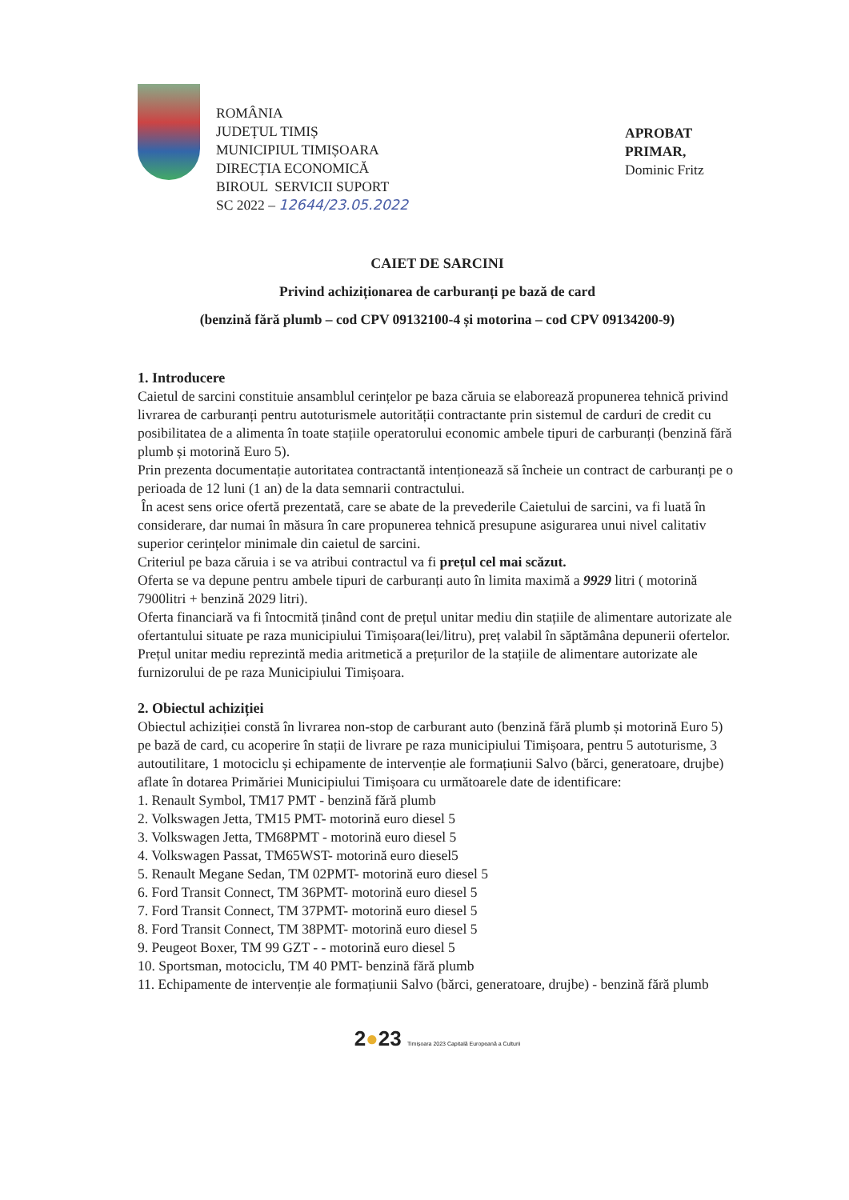ROMÂNIA
JUDEȚUL TIMIȘ
MUNICIPIUL TIMIȘOARA
DIRECȚIA ECONOMICĂ
BIROUL SERVICII SUPORT
SC 2022 – 12644/23.05.2022
APROBAT
PRIMAR,
Dominic Fritz
CAIET DE SARCINI
Privind achiziționarea de carburanți pe bază de card
(benzină fără plumb – cod CPV 09132100-4 și motorina – cod CPV 09134200-9)
1. Introducere
Caietul de sarcini constituie ansamblul cerințelor pe baza căruia se elaborează propunerea tehnică privind livrarea de carburanți pentru autoturismele autorității contractante prin sistemul de carduri de credit cu posibilitatea de a alimenta în toate stațiile operatorului economic ambele tipuri de carburanți (benzină fără plumb și motorină Euro 5).
Prin prezenta documentație autoritatea contractantă intenționează să încheie un contract de carburanți pe o perioada de 12 luni (1 an) de la data semnarii contractului.
În acest sens orice ofertă prezentată, care se abate de la prevederile Caietului de sarcini, va fi luată în considerare, dar numai în măsura în care propunerea tehnică presupune asigurarea unui nivel calitativ superior cerințelor minimale din caietul de sarcini.
Criteriul pe baza căruia i se va atribui contractul va fi prețul cel mai scăzut.
Oferta se va depune pentru ambele tipuri de carburanți auto în limita maximă a 9929 litri ( motorină 7900litri + benzină 2029 litri).
Oferta financiară va fi întocmită ținând cont de prețul unitar mediu din stațiile de alimentare autorizate ale ofertantului situate pe raza municipiului Timișoara(lei/litru), preț valabil în săptămâna depunerii ofertelor. Prețul unitar mediu reprezintă media aritmetică a prețurilor de la stațiile de alimentare autorizate ale furnizorului de pe raza Municipiului Timișoara.
2. Obiectul achiziției
Obiectul achiziției constă în livrarea non-stop de carburant auto (benzină fără plumb și motorină Euro 5) pe bază de card, cu acoperire în stații de livrare pe raza municipiului Timișoara, pentru 5 autoturisme, 3 autoutilitare, 1 motociclu și echipamente de intervenție ale formațiunii Salvo (bărci, generatoare, drujbe) aflate în dotarea Primăriei Municipiului Timișoara cu următoarele date de identificare:
1. Renault Symbol, TM17 PMT - benzină fără plumb
2. Volkswagen Jetta, TM15 PMT- motorină euro diesel 5
3. Volkswagen Jetta, TM68PMT - motorină euro diesel 5
4. Volkswagen Passat, TM65WST- motorină euro diesel5
5. Renault Megane Sedan, TM 02PMT- motorină euro diesel 5
6. Ford Transit Connect, TM 36PMT- motorină euro diesel 5
7. Ford Transit Connect, TM 37PMT- motorină euro diesel 5
8. Ford Transit Connect, TM 38PMT- motorină euro diesel 5
9. Peugeot Boxer, TM 99 GZT - - motorină euro diesel 5
10. Sportsman, motociclu, TM 40 PMT- benzină fără plumb
11. Echipamente de intervenție ale formațiunii Salvo (bărci, generatoare, drujbe) - benzină fără plumb
2●23 Timișoara 2023 Capitală Europeană a Culturii